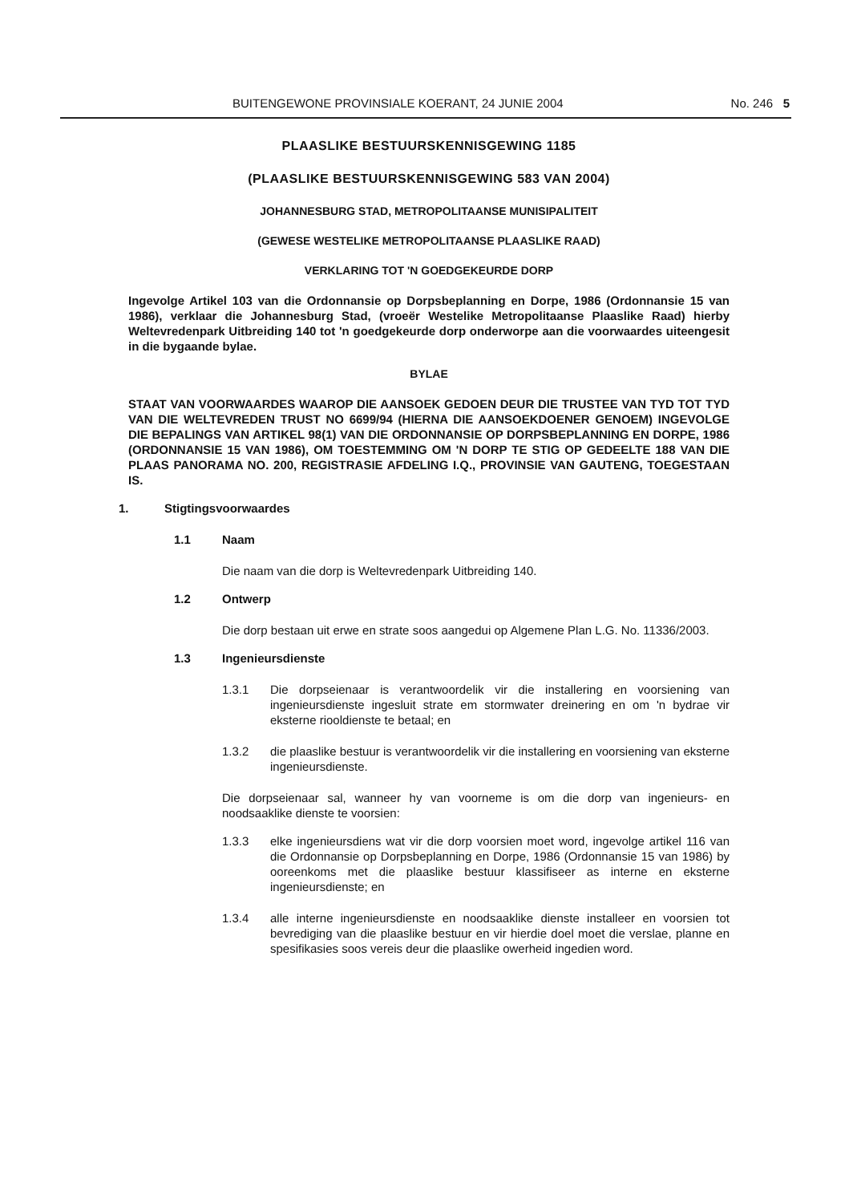BUITENGEWONE PROVINSIALE KOERANT, 24 JUNIE 2004 No. 246 5
PLAASLIKE BESTUURSKENNISGEWING 1185
(PLAASLIKE BESTUURSKENNISGEWING 583 VAN 2004)
JOHANNESBURG STAD, METROPOLITAANSE MUNISIPALITEIT
(GEWESE WESTELIKE METROPOLITAANSE PLAASLIKE RAAD)
VERKLARING TOT 'N GOEDGEKEURDE DORP
Ingevolge Artikel 103 van die Ordonnansie op Dorpsbeplanning en Dorpe, 1986 (Ordonnansie 15 van 1986), verklaar die Johannesburg Stad, (vroeër Westelike Metropolitaanse Plaaslike Raad) hierby Weltevredenpark Uitbreiding 140 tot 'n goedgekeurde dorp onderworpe aan die voorwaardes uiteengesit in die bygaande bylae.
BYLAE
STAAT VAN VOORWAARDES WAAROP DIE AANSOEK GEDOEN DEUR DIE TRUSTEE VAN TYD TOT TYD VAN DIE WELTEVREDEN TRUST NO 6699/94 (HIERNA DIE AANSOEKDOENER GENOEM) INGEVOLGE DIE BEPALINGS VAN ARTIKEL 98(1) VAN DIE ORDONNANSIE OP DORPSBEPLANNING EN DORPE, 1986 (ORDONNANSIE 15 VAN 1986), OM TOESTEMMING OM 'N DORP TE STIG OP GEDEELTE 188 VAN DIE PLAAS PANORAMA NO. 200, REGISTRASIE AFDELING I.Q., PROVINSIE VAN GAUTENG, TOEGESTAAN IS.
1. Stigtingsvoorwaardes
1.1 Naam
Die naam van die dorp is Weltevredenpark Uitbreiding 140.
1.2 Ontwerp
Die dorp bestaan uit erwe en strate soos aangedui op Algemene Plan L.G. No. 11336/2003.
1.3 Ingenieursdienste
1.3.1 Die dorpseienaar is verantwoordelik vir die installering en voorsiening van ingenieursdienste ingesluit strate em stormwater dreinering en om 'n bydrae vir eksterne riooldienste te betaal; en
1.3.2 die plaaslike bestuur is verantwoordelik vir die installering en voorsiening van eksterne ingenieursdienste.
Die dorpseienaar sal, wanneer hy van voorneme is om die dorp van ingenieurs- en noodsaaklike dienste te voorsien:
1.3.3 elke ingenieursdiens wat vir die dorp voorsien moet word, ingevolge artikel 116 van die Ordonnansie op Dorpsbeplanning en Dorpe, 1986 (Ordonnansie 15 van 1986) by ooreenkoms met die plaaslike bestuur klassifiseer as interne en eksterne ingenieursdienste; en
1.3.4 alle interne ingenieursdienste en noodsaaklike dienste installeer en voorsien tot bevrediging van die plaaslike bestuur en vir hierdie doel moet die verslae, planne en spesifikasies soos vereis deur die plaaslike owerheid ingedien word.